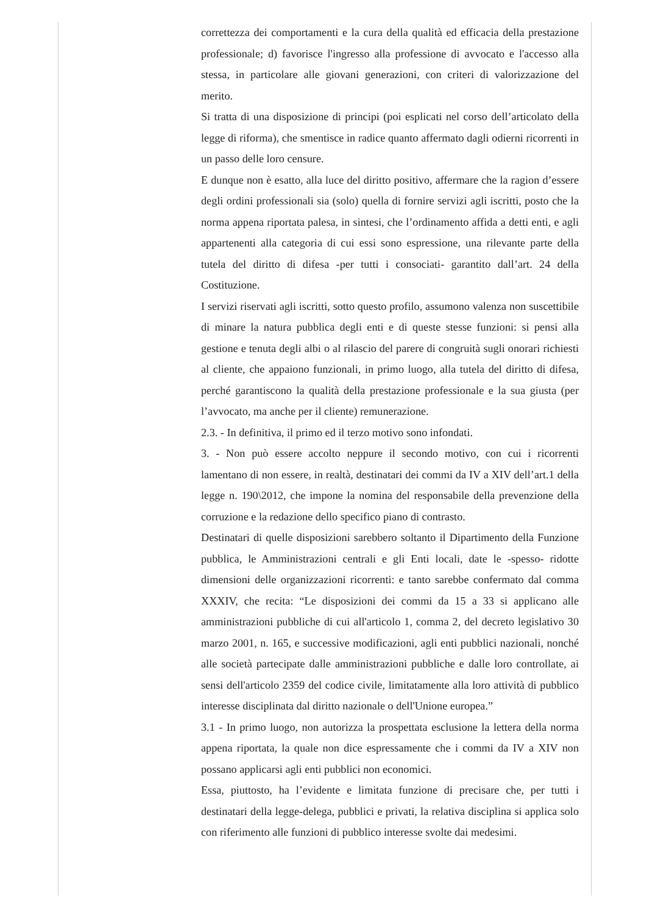correttezza dei comportamenti e la cura della qualità ed efficacia della prestazione professionale; d) favorisce l'ingresso alla professione di avvocato e l'accesso alla stessa, in particolare alle giovani generazioni, con criteri di valorizzazione del merito.
Si tratta di una disposizione di principi (poi esplicati nel corso dell’articolato della legge di riforma), che smentisce in radice quanto affermato dagli odierni ricorrenti in un passo delle loro censure.
E dunque non è esatto, alla luce del diritto positivo, affermare che la ragion d’essere degli ordini professionali sia (solo) quella di fornire servizi agli iscritti, posto che la norma appena riportata palesa, in sintesi, che l’ordinamento affida a detti enti, e agli appartenenti alla categoria di cui essi sono espressione, una rilevante parte della tutela del diritto di difesa -per tutti i consociati- garantito dall’art. 24 della Costituzione.
I servizi riservati agli iscritti, sotto questo profilo, assumono valenza non suscettibile di minare la natura pubblica degli enti e di queste stesse funzioni: si pensi alla gestione e tenuta degli albi o al rilascio del parere di congruità sugli onorari richiesti al cliente, che appaiono funzionali, in primo luogo, alla tutela del diritto di difesa, perché garantiscono la qualità della prestazione professionale e la sua giusta (per l’avvocato, ma anche per il cliente) remunerazione.
2.3. - In definitiva, il primo ed il terzo motivo sono infondati.
3. - Non può essere accolto neppure il secondo motivo, con cui i ricorrenti lamentano di non essere, in realtà, destinatari dei commi da IV a XIV dell’art.1 della legge n. 190\2012, che impone la nomina del responsabile della prevenzione della corruzione e la redazione dello specifico piano di contrasto.
Destinatari di quelle disposizioni sarebbero soltanto il Dipartimento della Funzione pubblica, le Amministrazioni centrali e gli Enti locali, date le -spesso- ridotte dimensioni delle organizzazioni ricorrenti: e tanto sarebbe confermato dal comma XXXIV, che recita: “Le disposizioni dei commi da 15 a 33 si applicano alle amministrazioni pubbliche di cui all'articolo 1, comma 2, del decreto legislativo 30 marzo 2001, n. 165, e successive modificazioni, agli enti pubblici nazionali, nonché alle società partecipate dalle amministrazioni pubbliche e dalle loro controllate, ai sensi dell'articolo 2359 del codice civile, limitatamente alla loro attività di pubblico interesse disciplinata dal diritto nazionale o dell'Unione europea.”
3.1 - In primo luogo, non autorizza la prospettata esclusione la lettera della norma appena riportata, la quale non dice espressamente che i commi da IV a XIV non possano applicarsi agli enti pubblici non economici.
Essa, piuttosto, ha l’evidente e limitata funzione di precisare che, per tutti i destinatari della legge-delega, pubblici e privati, la relativa disciplina si applica solo con riferimento alle funzioni di pubblico interesse svolte dai medesimi.